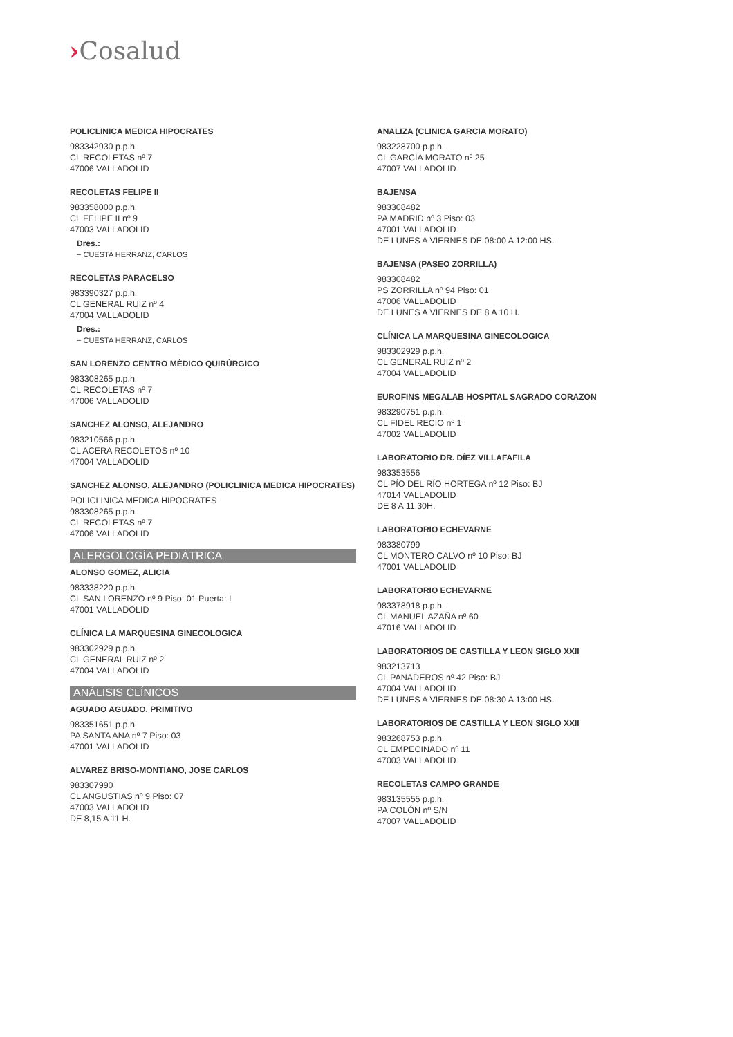›Cosalud
POLICLINICA MEDICA HIPOCRATES
983342930 p.p.h.
CL RECOLETAS nº 7
47006 VALLADOLID
RECOLETAS FELIPE II
983358000 p.p.h.
CL FELIPE II nº 9
47003 VALLADOLID
Dres.:
− CUESTA HERRANZ, CARLOS
RECOLETAS PARACELSO
983390327 p.p.h.
CL GENERAL RUIZ nº 4
47004 VALLADOLID
Dres.:
− CUESTA HERRANZ, CARLOS
SAN LORENZO CENTRO MÉDICO QUIRÚRGICO
983308265 p.p.h.
CL RECOLETAS nº 7
47006 VALLADOLID
SANCHEZ ALONSO, ALEJANDRO
983210566 p.p.h.
CL ACERA RECOLETOS nº 10
47004 VALLADOLID
SANCHEZ ALONSO, ALEJANDRO (POLICLINICA MEDICA HIPOCRATES)
POLICLINICA MEDICA HIPOCRATES
983308265 p.p.h.
CL RECOLETAS nº 7
47006 VALLADOLID
ALERGOLOGÍA PEDIÁTRICA
ALONSO GOMEZ, ALICIA
983338220 p.p.h.
CL SAN LORENZO nº 9 Piso: 01 Puerta: I
47001 VALLADOLID
CLÍNICA LA MARQUESINA GINECOLOGICA
983302929 p.p.h.
CL GENERAL RUIZ nº 2
47004 VALLADOLID
ANÁLISIS CLÍNICOS
AGUADO AGUADO, PRIMITIVO
983351651 p.p.h.
PA SANTA ANA nº 7 Piso: 03
47001 VALLADOLID
ALVAREZ BRISO-MONTIANO, JOSE CARLOS
983307990
CL ANGUSTIAS nº 9 Piso: 07
47003 VALLADOLID
DE 8,15 A 11 H.
ANALIZA (CLINICA GARCIA MORATO)
983228700 p.p.h.
CL GARCÍA MORATO nº 25
47007 VALLADOLID
BAJENSA
983308482
PA MADRID nº 3 Piso: 03
47001 VALLADOLID
DE LUNES A VIERNES DE 08:00 A 12:00 HS.
BAJENSA (PASEO ZORRILLA)
983308482
PS ZORRILLA nº 94 Piso: 01
47006 VALLADOLID
DE LUNES A VIERNES DE 8 A 10 H.
CLÍNICA LA MARQUESINA GINECOLOGICA
983302929 p.p.h.
CL GENERAL RUIZ nº 2
47004 VALLADOLID
EUROFINS MEGALAB HOSPITAL SAGRADO CORAZON
983290751 p.p.h.
CL FIDEL RECIO nº 1
47002 VALLADOLID
LABORATORIO DR. DÍEZ VILLAFAFILA
983353556
CL PÍO DEL RÍO HORTEGA nº 12 Piso: BJ
47014 VALLADOLID
DE 8 A 11.30H.
LABORATORIO ECHEVARNE
983380799
CL MONTERO CALVO nº 10 Piso: BJ
47001 VALLADOLID
LABORATORIO ECHEVARNE
983378918 p.p.h.
CL MANUEL AZAÑA nº 60
47016 VALLADOLID
LABORATORIOS DE CASTILLA Y LEON SIGLO XXII
983213713
CL PANADEROS nº 42 Piso: BJ
47004 VALLADOLID
DE LUNES A VIERNES DE 08:30 A 13:00 HS.
LABORATORIOS DE CASTILLA Y LEON SIGLO XXII
983268753 p.p.h.
CL EMPECINADO nº 11
47003 VALLADOLID
RECOLETAS CAMPO GRANDE
983135555 p.p.h.
PA COLÓN nº S/N
47007 VALLADOLID